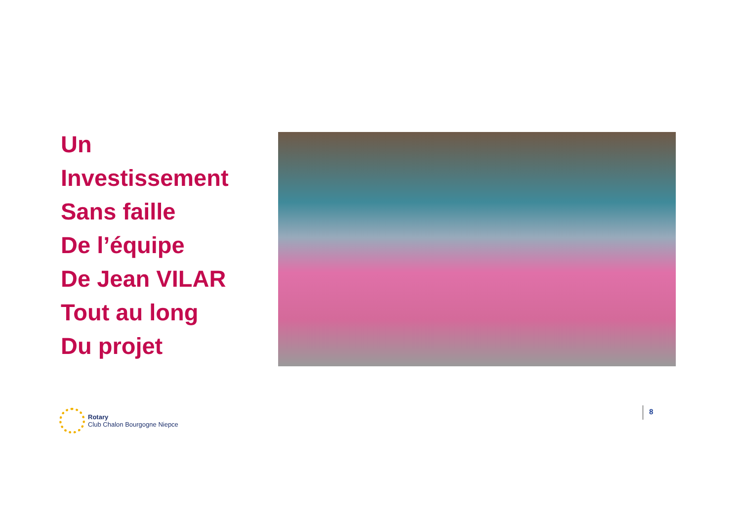Un
Investissement
Sans faille
De l’équipe
De Jean VILAR
Tout au long
Du projet
Rotary
Club Chalon Bourgogne Niepce
8